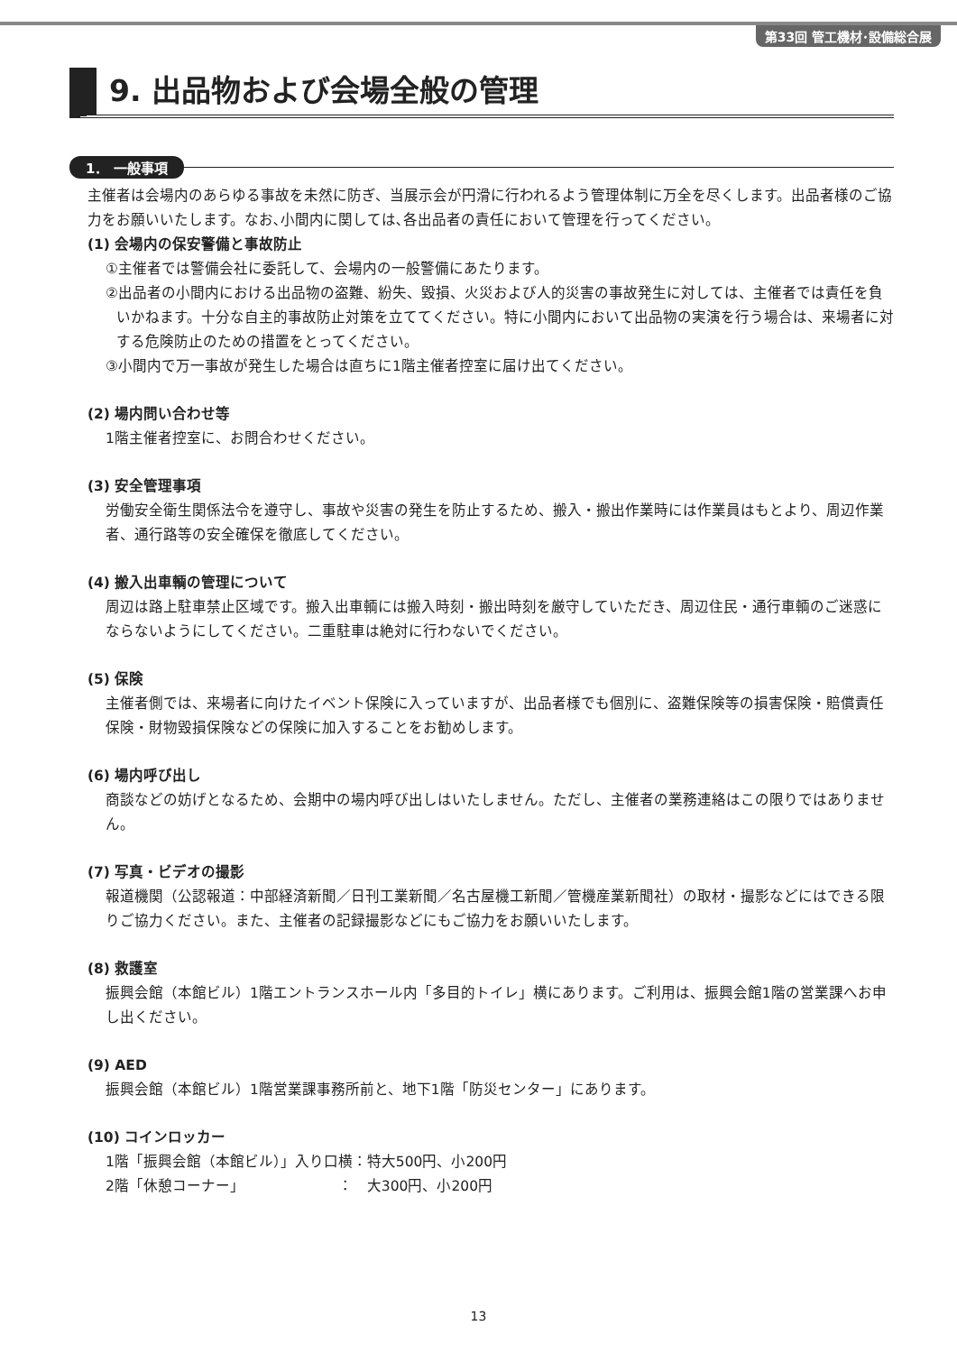第33回 管工機材･設備総合展
9. 出品物および会場全般の管理
1． 一般事項
主催者は会場内のあらゆる事故を未然に防ぎ、当展示会が円滑に行われるよう管理体制に万全を尽くします。出品者様のご協力をお願いいたします。なお､小間内に関しては､各出品者の責任において管理を行ってください。
(1) 会場内の保安警備と事故防止
①主催者では警備会社に委託して、会場内の一般警備にあたります。
②出品者の小間内における出品物の盗難、紛失、毀損、火災および人的災害の事故発生に対しては、主催者では責任を負いかねます。十分な自主的事故防止対策を立ててください。特に小間内において出品物の実演を行う場合は、来場者に対する危険防止のための措置をとってください。
③小間内で万一事故が発生した場合は直ちに1階主催者控室に届け出てください。
(2) 場内問い合わせ等
1階主催者控室に、お問合わせください。
(3) 安全管理事項
労働安全衛生関係法令を遵守し、事故や災害の発生を防止するため、搬入・搬出作業時には作業員はもとより、周辺作業者、通行路等の安全確保を徹底してください。
(4) 搬入出車輌の管理について
周辺は路上駐車禁止区域です。搬入出車輌には搬入時刻・搬出時刻を厳守していただき、周辺住民・通行車輌のご迷惑にならないようにしてください。二重駐車は絶対に行わないでください。
(5) 保険
主催者側では、来場者に向けたイベント保険に入っていますが、出品者様でも個別に、盗難保険等の損害保険・賠償責任保険・財物毀損保険などの保険に加入することをお勧めします。
(6) 場内呼び出し
商談などの妨げとなるため、会期中の場内呼び出しはいたしません。ただし、主催者の業務連絡はこの限りではありません。
(7) 写真・ビデオの撮影
報道機関（公認報道：中部経済新聞／日刊工業新聞／名古屋機工新聞／管機産業新聞社）の取材・撮影などにはできる限りご協力ください。また、主催者の記録撮影などにもご協力をお願いいたします。
(8) 救護室
振興会館（本館ビル）1階エントランスホール内「多目的トイレ」横にあります。ご利用は、振興会館1階の営業課へお申し出ください。
(9) AED
振興会館（本館ビル）1階営業課事務所前と、地下1階「防災センター」にあります。
(10) コインロッカー
1階「振興会館（本館ビル）」入り口横：特大500円、小200円
2階「休憩コーナー」　　　　　　　：　大300円、小200円
13